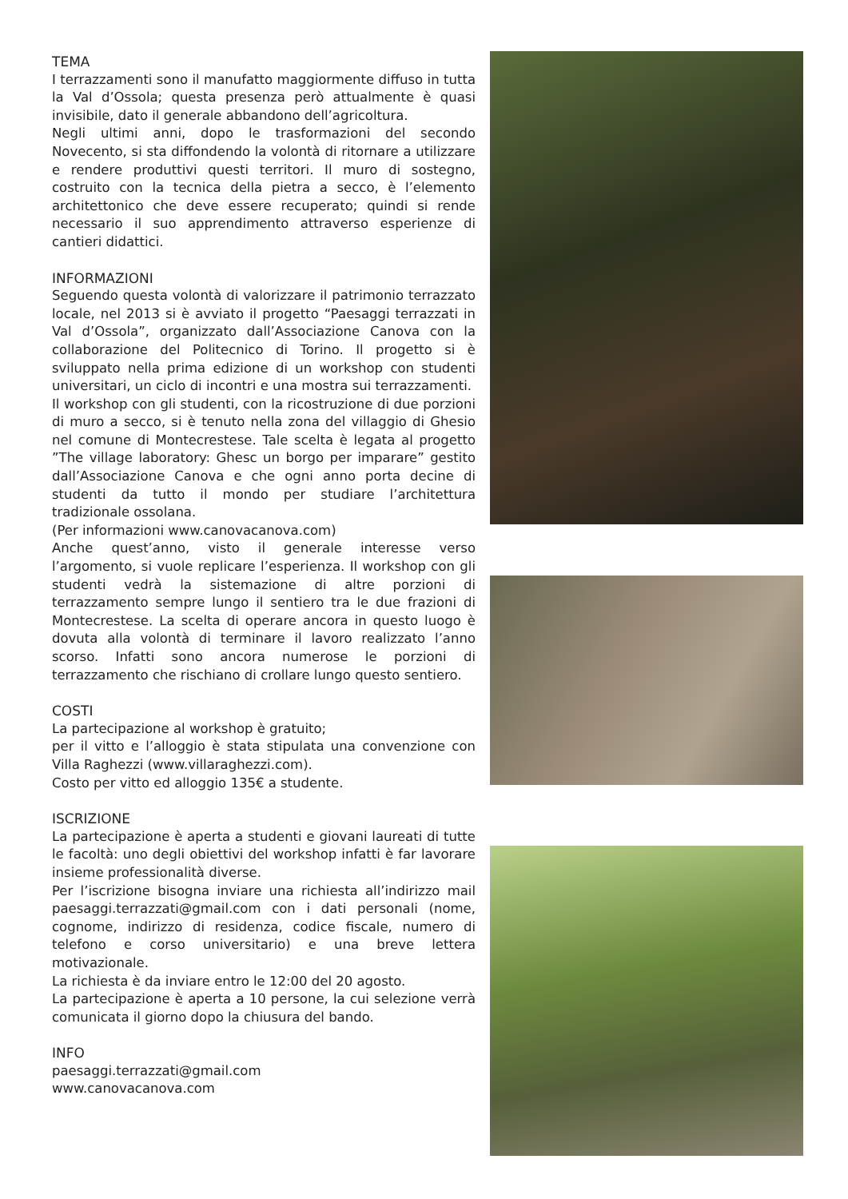TEMA
I terrazzamenti sono il manufatto maggiormente diffuso in tutta la Val d’Ossola; questa presenza però attualmente è quasi invisibile, dato il generale abbandono dell’agricoltura.
Negli ultimi anni, dopo le trasformazioni del secondo Novecento, si sta diffondendo la volontà di ritornare a utilizzare e rendere produttivi questi territori. Il muro di sostegno, costruito con la tecnica della pietra a secco, è l’elemento architettonico che deve essere recuperato; quindi si rende necessario il suo apprendimento attraverso esperienze di cantieri didattici.
INFORMAZIONI
Seguendo questa volontà di valorizzare il patrimonio terrazzato locale, nel 2013 si è avviato il progetto “Paesaggi terrazzati in Val d’Ossola”, organizzato dall’Associazione Canova con la collaborazione del Politecnico di Torino. Il progetto si è sviluppato nella prima edizione di un workshop con studenti universitari, un ciclo di incontri e una mostra sui terrazzamenti.
Il workshop con gli studenti, con la ricostruzione di due porzioni di muro a secco, si è tenuto nella zona del villaggio di Ghesio nel comune di Montecrestese. Tale scelta è legata al progetto ”The village laboratory: Ghesc un borgo per imparare” gestito dall’Associazione Canova e che ogni anno porta decine di studenti da tutto il mondo per studiare l’architettura tradizionale ossolana.
(Per informazioni www.canovacanova.com)
Anche quest’anno, visto il generale interesse verso l’argomento, si vuole replicare l’esperienza. Il workshop con gli studenti vedrà la sistemazione di altre porzioni di terrazzamento sempre lungo il sentiero tra le due frazioni di Montecrestese. La scelta di operare ancora in questo luogo è dovuta alla volontà di terminare il lavoro realizzato l’anno scorso. Infatti sono ancora numerose le porzioni di terrazzamento che rischiano di crollare lungo questo sentiero.
COSTI
La partecipazione al workshop è gratuito;
per il vitto e l’alloggio è stata stipulata una convenzione con Villa Raghezzi (www.villaraghezzi.com).
Costo per vitto ed alloggio 135€ a studente.
ISCRIZIONE
La partecipazione è aperta a studenti e giovani laureati di tutte le facoltà: uno degli obiettivi del workshop infatti è far lavorare insieme professionalità diverse.
Per l’iscrizione bisogna inviare una richiesta all’indirizzo mail paesaggi.terrazzati@gmail.com con i dati personali (nome, cognome, indirizzo di residenza, codice fiscale, numero di telefono e corso universitario) e una breve lettera motivazionale.
La richiesta è da inviare entro le 12:00 del 20 agosto.
La partecipazione è aperta a 10 persone, la cui selezione verrà comunicata il giorno dopo la chiusura del bando.
INFO
paesaggi.terrazzati@gmail.com
www.canovacanova.com